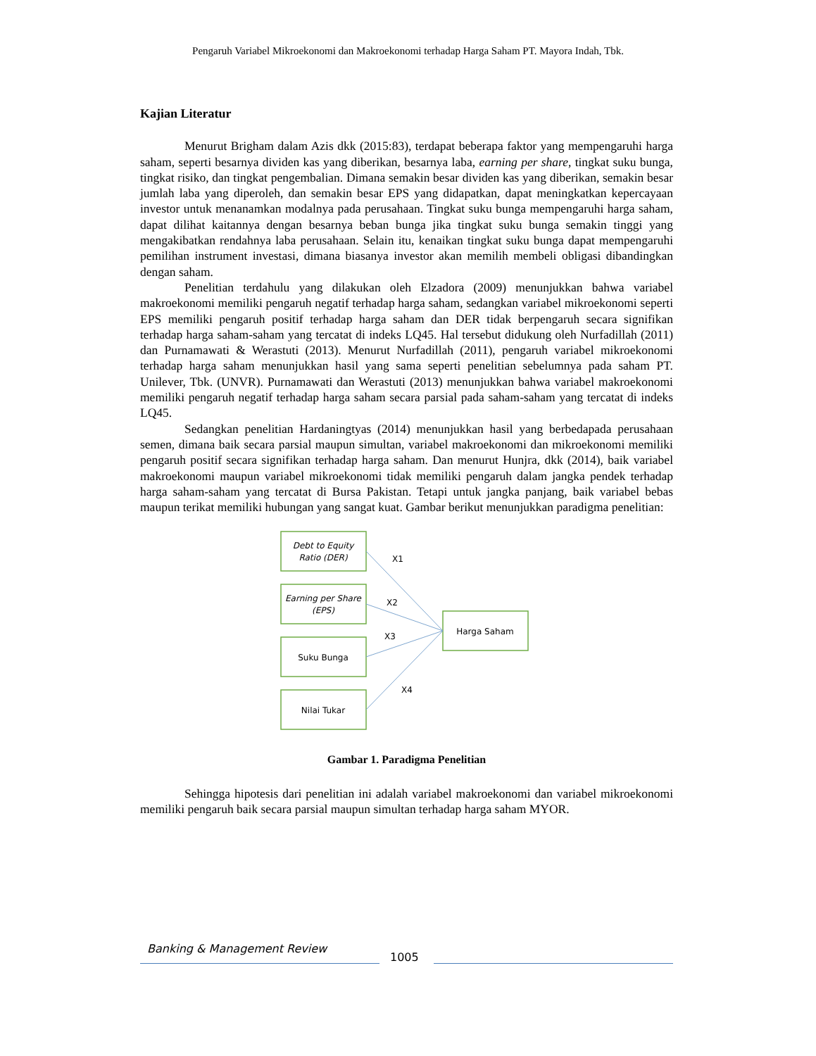Pengaruh Variabel Mikroekonomi dan Makroekonomi terhadap Harga Saham PT. Mayora Indah, Tbk.
Kajian Literatur
Menurut Brigham dalam Azis dkk (2015:83), terdapat beberapa faktor yang mempengaruhi harga saham, seperti besarnya dividen kas yang diberikan, besarnya laba, earning per share, tingkat suku bunga, tingkat risiko, dan tingkat pengembalian. Dimana semakin besar dividen kas yang diberikan, semakin besar jumlah laba yang diperoleh, dan semakin besar EPS yang didapatkan, dapat meningkatkan kepercayaan investor untuk menanamkan modalnya pada perusahaan. Tingkat suku bunga mempengaruhi harga saham, dapat dilihat kaitannya dengan besarnya beban bunga jika tingkat suku bunga semakin tinggi yang mengakibatkan rendahnya laba perusahaan. Selain itu, kenaikan tingkat suku bunga dapat mempengaruhi pemilihan instrument investasi, dimana biasanya investor akan memilih membeli obligasi dibandingkan dengan saham.
Penelitian terdahulu yang dilakukan oleh Elzadora (2009) menunjukkan bahwa variabel makroekonomi memiliki pengaruh negatif terhadap harga saham, sedangkan variabel mikroekonomi seperti EPS memiliki pengaruh positif terhadap harga saham dan DER tidak berpengaruh secara signifikan terhadap harga saham-saham yang tercatat di indeks LQ45. Hal tersebut didukung oleh Nurfadillah (2011) dan Purnamawati & Werastuti (2013). Menurut Nurfadillah (2011), pengaruh variabel mikroekonomi terhadap harga saham menunjukkan hasil yang sama seperti penelitian sebelumnya pada saham PT. Unilever, Tbk. (UNVR). Purnamawati dan Werastuti (2013) menunjukkan bahwa variabel makroekonomi memiliki pengaruh negatif terhadap harga saham secara parsial pada saham-saham yang tercatat di indeks LQ45.
Sedangkan penelitian Hardaningtyas (2014) menunjukkan hasil yang berbedapada perusahaan semen, dimana baik secara parsial maupun simultan, variabel makroekonomi dan mikroekonomi memiliki pengaruh positif secara signifikan terhadap harga saham. Dan menurut Hunjra, dkk (2014), baik variabel makroekonomi maupun variabel mikroekonomi tidak memiliki pengaruh dalam jangka pendek terhadap harga saham-saham yang tercatat di Bursa Pakistan. Tetapi untuk jangka panjang, baik variabel bebas maupun terikat memiliki hubungan yang sangat kuat. Gambar berikut menunjukkan paradigma penelitian:
Debt to Equity
Ratio (DER)
Earning per Share
(EPS)
Suku Bunga
Nilai Tukar
Harga Saham
X1
X2
X3
X4
Gambar 1. Paradigma Penelitian
Sehingga hipotesis dari penelitian ini adalah variabel makroekonomi dan variabel mikroekonomi memiliki pengaruh baik secara parsial maupun simultan terhadap harga saham MYOR.
Banking & Management Review
1005